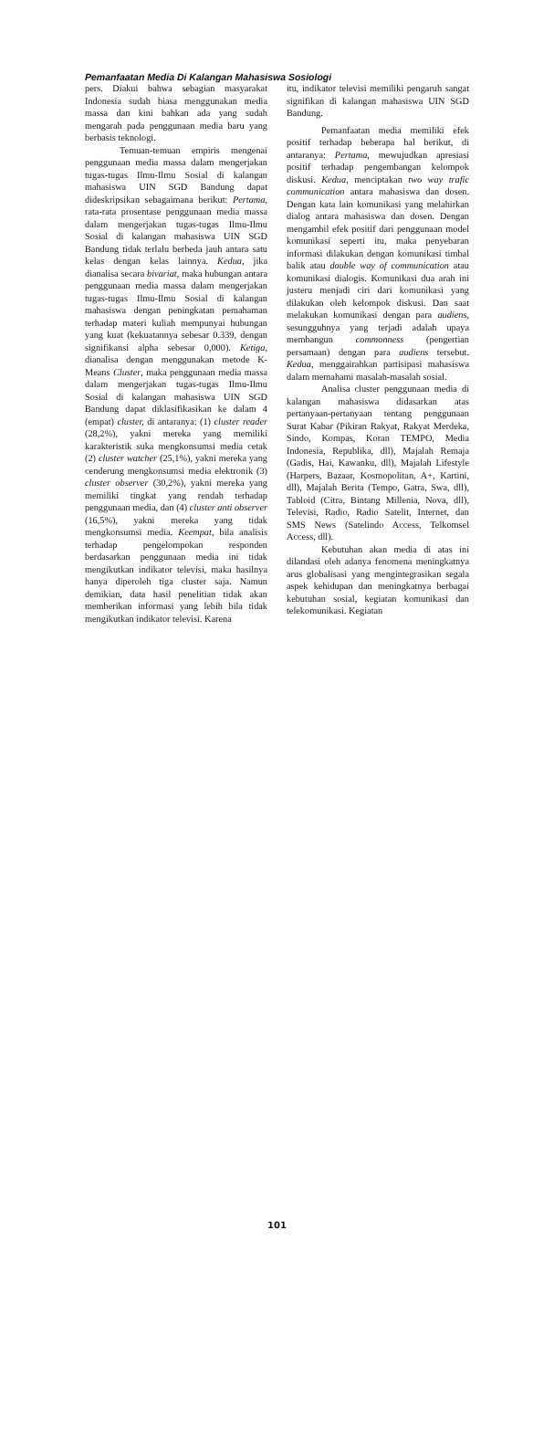Pemanfaatan Media Di Kalangan Mahasiswa Sosiologi
pers. Diakui bahwa sebagian masyarakat Indonesia sudah biasa menggunakan media massa dan kini bahkan ada yang sudah mengarah pada penggunaan media baru yang berbasis teknologi.
Temuan-temuan empiris mengenai penggunaan media massa dalam mengerjakan tugas-tugas Ilmu-Ilmu Sosial di kalangan mahasiswa UIN SGD Bandung dapat dideskripsikan sebagaimana berikut: Pertama, rata-rata prosentase penggunaan media massa dalam mengerjakan tugas-tugas Ilmu-Ilmu Sosial di kalangan mahasiswa UIN SGD Bandung tidak terlalu berbeda jauh antara satu kelas dengan kelas lainnya. Kedua, jika dianalisa secara bivariat, maka hubungan antara penggunaan media massa dalam mengerjakan tugas-tugas Ilmu-Ilmu Sosial di kalangan mahasiswa dengan peningkatan pemahaman terhadap materi kuliah mempunyai hubungan yang kuat (kekuatannya sebesar 0.339, dengan signifikansi alpha sebesar 0,000). Ketiga, dianalisa dengan menggunakan metode K-Means Cluster, maka penggunaan media massa dalam mengerjakan tugas-tugas Ilmu-Ilmu Sosial di kalangan mahasiswa UIN SGD Bandung dapat diklasifikasikan ke dalam 4 (empat) cluster, di antaranya: (1) cluster reader (28,2%), yakni mereka yang memiliki karakteristik suka mengkonsumsi media cetak (2) cluster watcher (25,1%), yakni mereka yang cenderung mengkonsumsi media elektronik (3) cluster observer (30,2%), yakni mereka yang memiliki tingkat yang rendah terhadap penggunaan media, dan (4) cluster anti observer (16,5%), yakni mereka yang tidak mengkonsumsi media. Keempat, bila analisis terhadap pengelompokan responden berdasarkan penggunaan media ini tidak mengikutkan indikator televisi, maka hasilnya hanya diperoleh tiga cluster saja. Namun demikian, data hasil penelitian tidak akan memberikan informasi yang lebih bila tidak mengikutkan indikator televisi. Karena
itu, indikator televisi memiliki pengaruh sangat signifikan di kalangan mahasiswa UIN SGD Bandung.
Pemanfaatan media memiliki efek positif terhadap beberapa hal berikut, di antaranya: Pertama, mewujudkan apresiasi positif terhadap pengembangan kelompok diskusi. Kedua, menciptakan two way trafic communication antara mahasiswa dan dosen. Dengan kata lain komunikasi yang melahirkan dialog antara mahasiswa dan dosen. Dengan mengambil efek positif dari penggunaan model komunikasi seperti itu, maka penyebaran informasi dilakukan dengan komunikasi timbal balik atau double way of communication atau komunikasi dialogis. Komunikasi dua arah ini justeru menjadi ciri dari komunikasi yang dilakukan oleh kelompok diskusi. Dan saat melakukan komunikasi dengan para audiens, sesungguhnya yang terjadi adalah upaya membangun commonness (pengertian persamaan) dengan para audiens tersebut. Kedua, menggairahkan partisipasi mahasiswa dalam memahami masalah-masalah sosial.
Analisa cluster penggunaan media di kalangan mahasiswa didasarkan atas pertanyaan-pertanyaan tentang penggunaan Surat Kabar (Pikiran Rakyat, Rakyat Merdeka, Sindo, Kompas, Koran TEMPO, Media Indonesia, Republika, dll), Majalah Remaja (Gadis, Hai, Kawanku, dll), Majalah Lifestyle (Harpers, Bazaar, Kosmopolitan, A+, Kartini, dll), Majalah Berita (Tempo, Gatra, Swa, dll), Tabloid (Citra, Bintang Millenia, Nova, dll), Televisi, Radio, Radio Satelit, Internet, dan SMS News (Satelindo Access, Telkomsel Access, dll).
Kebutuhan akan media di atas ini dilandasi oleh adanya fenomena meningkatnya arus globalisasi yang mengintegrasikan segala aspek kehidupan dan meningkatnya berbagai kebutuhan sosial, kegiatan komunikasi dan telekomunikasi. Kegiatan
101